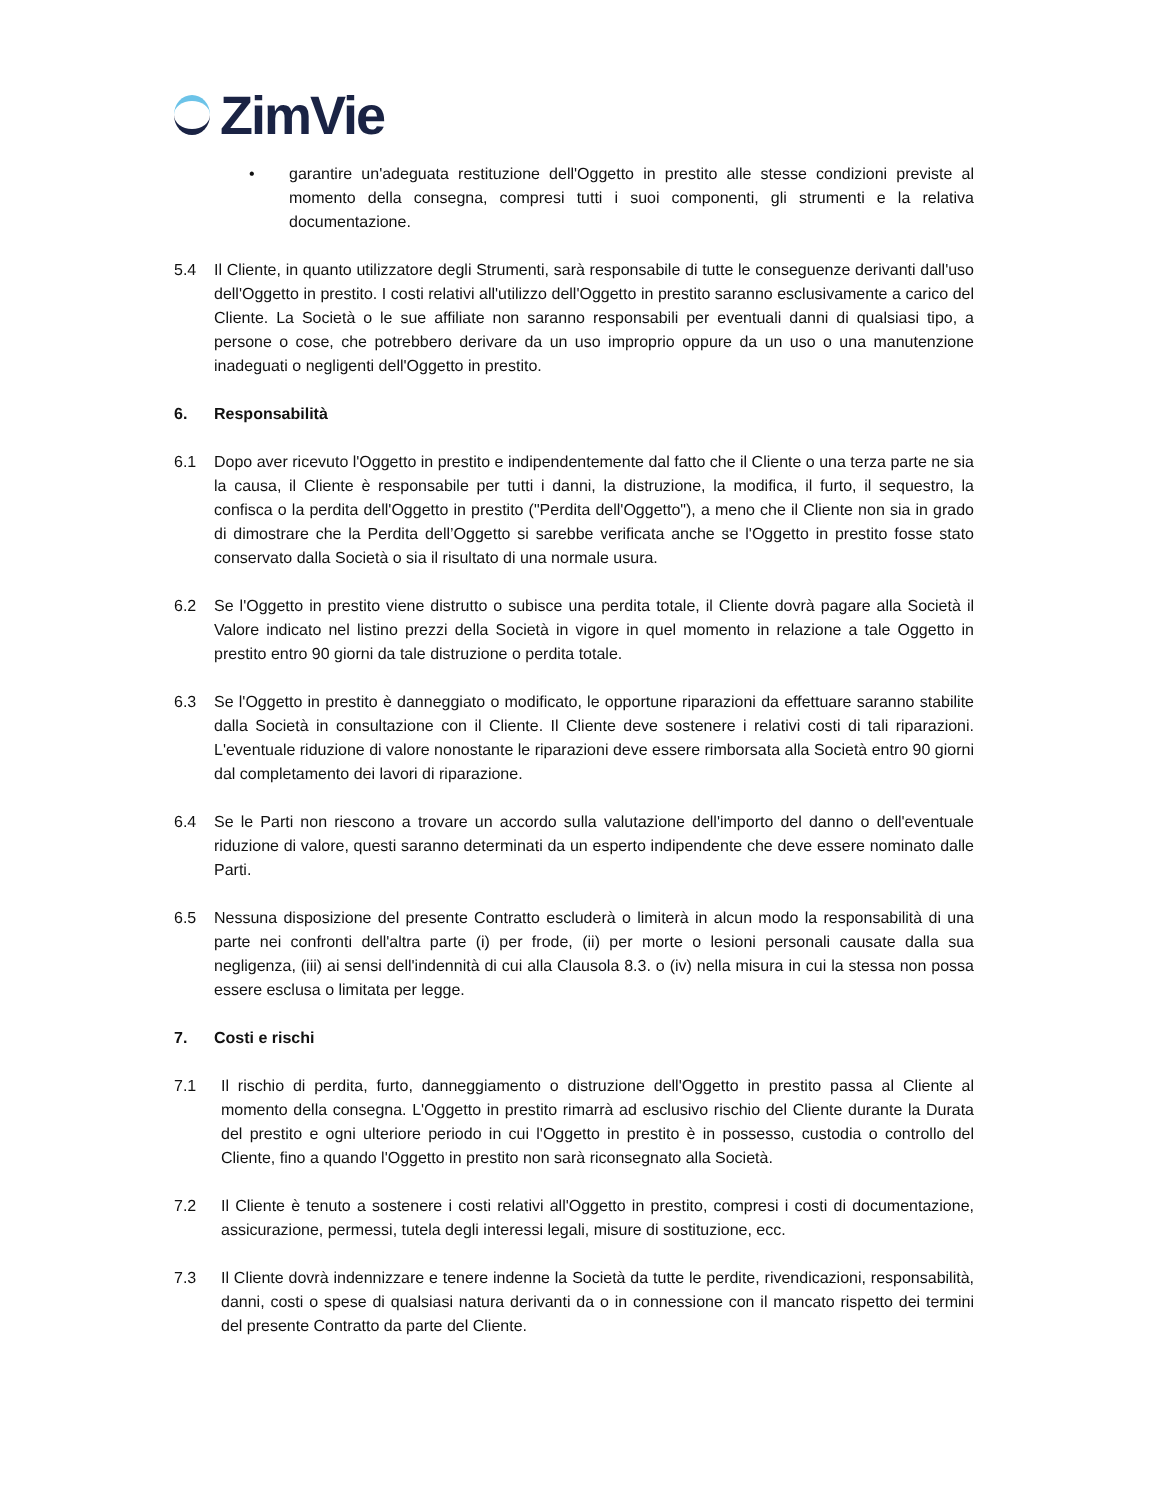ZimVie
• garantire un'adeguata restituzione dell'Oggetto in prestito alle stesse condizioni previste al momento della consegna, compresi tutti i suoi componenti, gli strumenti e la relativa documentazione.
5.4 Il Cliente, in quanto utilizzatore degli Strumenti, sarà responsabile di tutte le conseguenze derivanti dall'uso dell'Oggetto in prestito. I costi relativi all'utilizzo dell'Oggetto in prestito saranno esclusivamente a carico del Cliente. La Società o le sue affiliate non saranno responsabili per eventuali danni di qualsiasi tipo, a persone o cose, che potrebbero derivare da un uso improprio oppure da un uso o una manutenzione inadeguati o negligenti dell'Oggetto in prestito.
6. Responsabilità
6.1 Dopo aver ricevuto l'Oggetto in prestito e indipendentemente dal fatto che il Cliente o una terza parte ne sia la causa, il Cliente è responsabile per tutti i danni, la distruzione, la modifica, il furto, il sequestro, la confisca o la perdita dell'Oggetto in prestito ("Perdita dell'Oggetto"), a meno che il Cliente non sia in grado di dimostrare che la Perdita dell’Oggetto si sarebbe verificata anche se l'Oggetto in prestito fosse stato conservato dalla Società o sia il risultato di una normale usura.
6.2 Se l'Oggetto in prestito viene distrutto o subisce una perdita totale, il Cliente dovrà pagare alla Società il Valore indicato nel listino prezzi della Società in vigore in quel momento in relazione a tale Oggetto in prestito entro 90 giorni da tale distruzione o perdita totale.
6.3 Se l'Oggetto in prestito è danneggiato o modificato, le opportune riparazioni da effettuare saranno stabilite dalla Società in consultazione con il Cliente. Il Cliente deve sostenere i relativi costi di tali riparazioni. L'eventuale riduzione di valore nonostante le riparazioni deve essere rimborsata alla Società entro 90 giorni dal completamento dei lavori di riparazione.
6.4 Se le Parti non riescono a trovare un accordo sulla valutazione dell'importo del danno o dell'eventuale riduzione di valore, questi saranno determinati da un esperto indipendente che deve essere nominato dalle Parti.
6.5 Nessuna disposizione del presente Contratto escluderà o limiterà in alcun modo la responsabilità di una parte nei confronti dell'altra parte (i) per frode, (ii) per morte o lesioni personali causate dalla sua negligenza, (iii) ai sensi dell'indennità di cui alla Clausola 8.3. o (iv) nella misura in cui la stessa non possa essere esclusa o limitata per legge.
7. Costi e rischi
7.1 Il rischio di perdita, furto, danneggiamento o distruzione dell'Oggetto in prestito passa al Cliente al momento della consegna. L'Oggetto in prestito rimarrà ad esclusivo rischio del Cliente durante la Durata del prestito e ogni ulteriore periodo in cui l'Oggetto in prestito è in possesso, custodia o controllo del Cliente, fino a quando l'Oggetto in prestito non sarà riconsegnato alla Società.
7.2 Il Cliente è tenuto a sostenere i costi relativi all'Oggetto in prestito, compresi i costi di documentazione, assicurazione, permessi, tutela degli interessi legali, misure di sostituzione, ecc.
7.3 Il Cliente dovrà indennizzare e tenere indenne la Società da tutte le perdite, rivendicazioni, responsabilità, danni, costi o spese di qualsiasi natura derivanti da o in connessione con il mancato rispetto dei termini del presente Contratto da parte del Cliente.